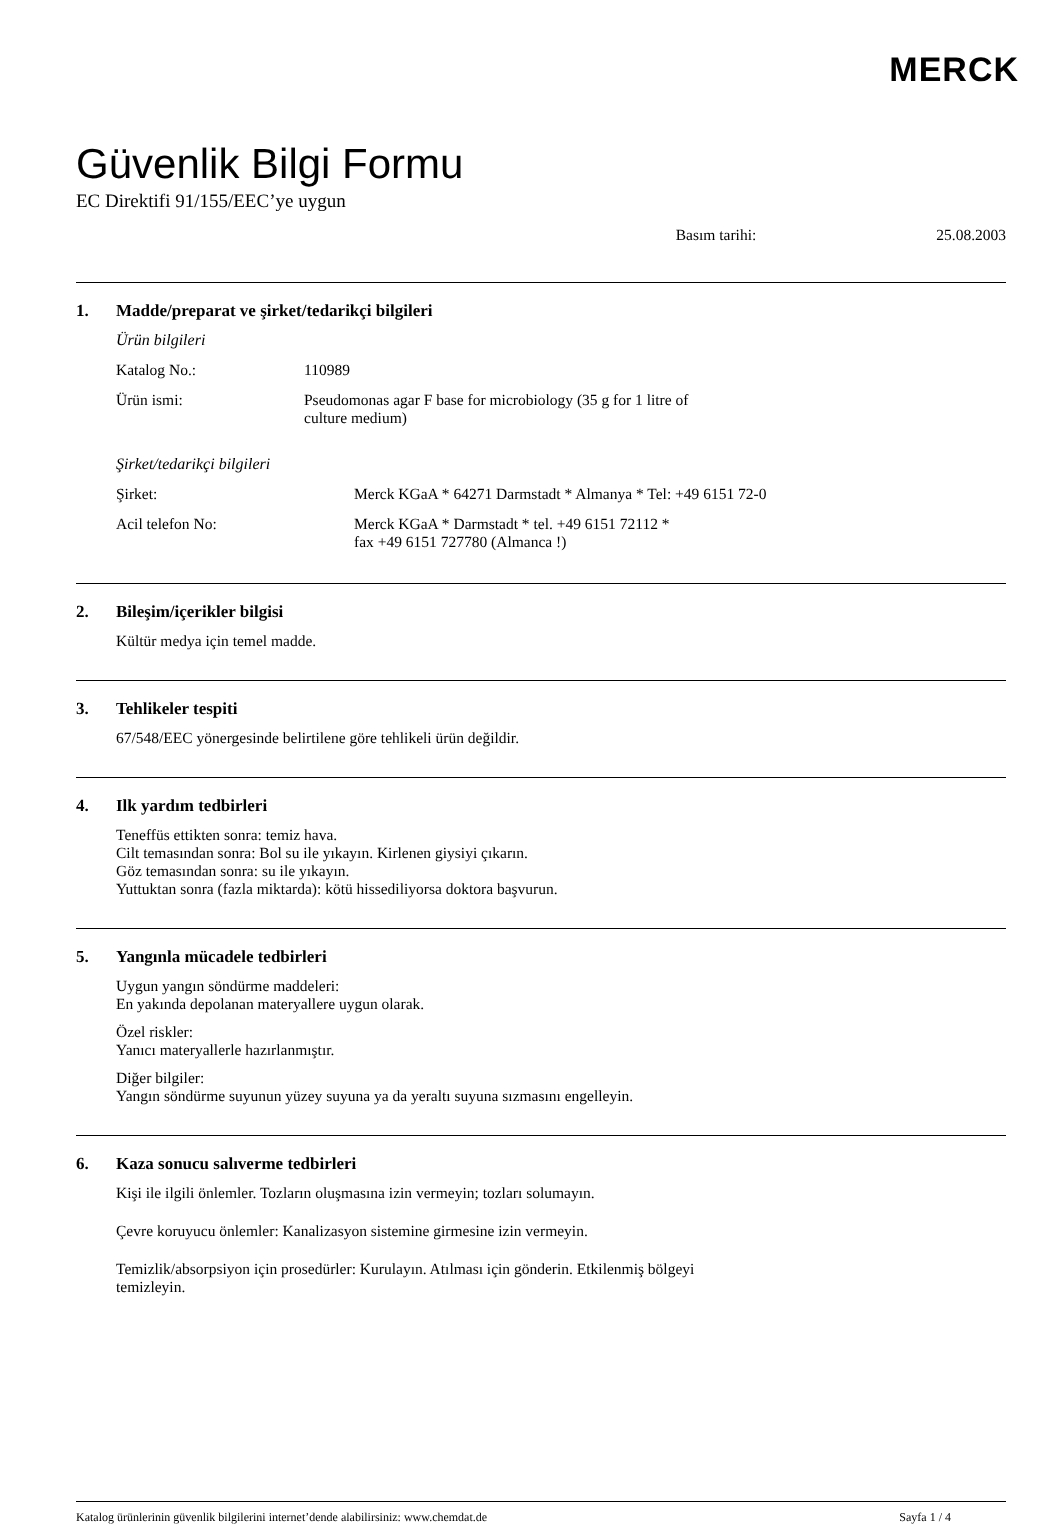MERCK
Güvenlik Bilgi Formu
EC Direktifi 91/155/EEC’ye uygun
Basım tarihi: 25.08.2003
1. Madde/preparat ve şirket/tedarikçi bilgileri
Ürün bilgileri
Katalog No.: 110989
Ürün ismi: Pseudomonas agar F base for microbiology (35 g for 1 litre of
culture medium)
Şirket/tedarikçi bilgileri
Şirket: Merck KGaA * 64271 Darmstadt * Almanya * Tel: +49 6151 72-0
Acil telefon No: Merck KGaA * Darmstadt * tel. +49 6151 72112 *
fax +49 6151 727780 (Almanca !)
2. Bileşim/içerikler bilgisi
Kültür medya için temel madde.
3. Tehlikeler tespiti
67/548/EEC yönergesinde belirtilene göre tehlikeli ürün değildir.
4. Ilk yardım tedbirleri
Teneffüs ettikten sonra: temiz hava.
Cilt temasından sonra: Bol su ile yıkayın. Kirlenen giysiyi çıkarın.
Göz temasından sonra: su ile yıkayın.
Yuttuktan sonra (fazla miktarda): kötü hissediliyorsa doktora başvurun.
5. Yangınla mücadele tedbirleri
Uygun yangın söndürme maddeleri:
En yakında depolanan materyallere uygun olarak.
Özel riskler:
Yanıcı materyallerle hazırlanmıştır.
Diğer bilgiler:
Yangın söndürme suyunun yüzey suyuna ya da yeraltı suyuna sızmasını engelleyin.
6. Kaza sonucu salıverme tedbirleri
Kişi ile ilgili önlemler. Tozların oluşmasına izin vermeyin; tozları solumayın.
Çevre koruyucu önlemler: Kanalizasyon sistemine girmesine izin vermeyin.
Temizlik/absorpsiyon için prosedürler: Kurulayın. Atılması için gönderin. Etkilenmiş bölgeyi
temizleyin.
Katalog ürünlerinin güvenlik bilgilerini internet’dende alabilirsiniz: www.chemdat.de Sayfa 1 / 4